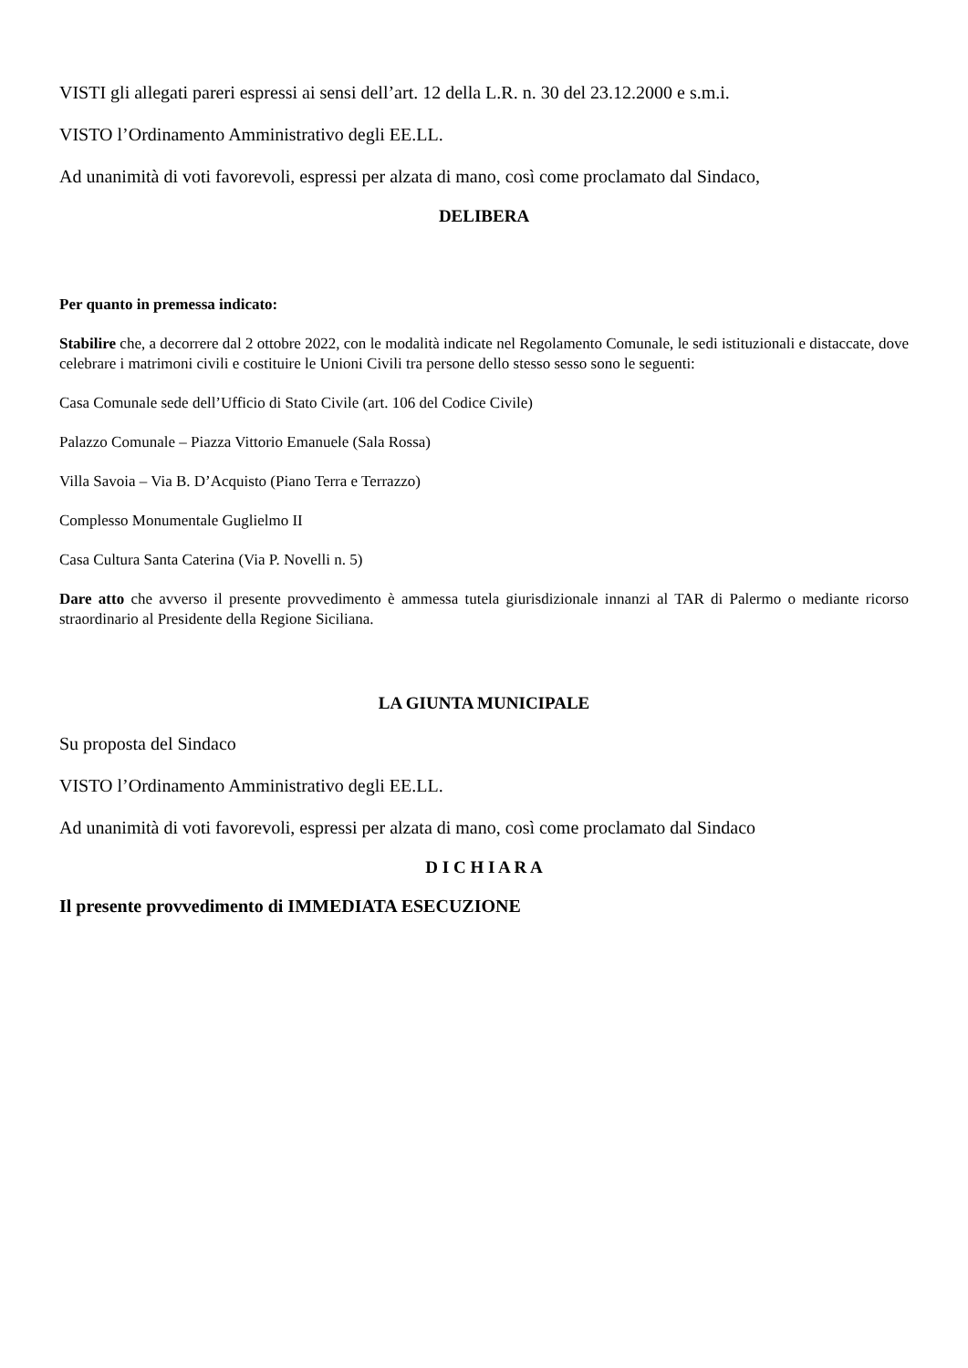VISTI gli allegati pareri espressi ai sensi dell’art. 12 della L.R. n. 30 del 23.12.2000 e s.m.i.
VISTO l’Ordinamento Amministrativo degli EE.LL.
Ad unanimità di voti favorevoli, espressi per alzata di mano, così come proclamato dal Sindaco,
DELIBERA
Per quanto in premessa indicato:
Stabilire che, a decorrere dal 2 ottobre 2022, con le modalità indicate nel Regolamento Comunale, le sedi istituzionali e distaccate, dove celebrare i matrimoni civili e costituire le Unioni Civili tra persone dello stesso sesso sono le seguenti:
Casa Comunale sede dell’Ufficio di Stato Civile (art. 106 del Codice Civile)
Palazzo Comunale – Piazza Vittorio Emanuele (Sala Rossa)
Villa Savoia – Via B. D’Acquisto (Piano Terra e Terrazzo)
Complesso Monumentale Guglielmo II
Casa Cultura Santa Caterina (Via P. Novelli n. 5)
Dare atto che avverso il presente provvedimento è ammessa tutela giurisdizionale innanzi al TAR di Palermo o mediante ricorso straordinario al Presidente della Regione Siciliana.
LA GIUNTA MUNICIPALE
Su proposta del Sindaco
VISTO l’Ordinamento Amministrativo degli EE.LL.
Ad unanimità di voti favorevoli, espressi per alzata di mano, così come proclamato dal Sindaco
D I C H I A R A
Il presente provvedimento di IMMEDIATA ESECUZIONE